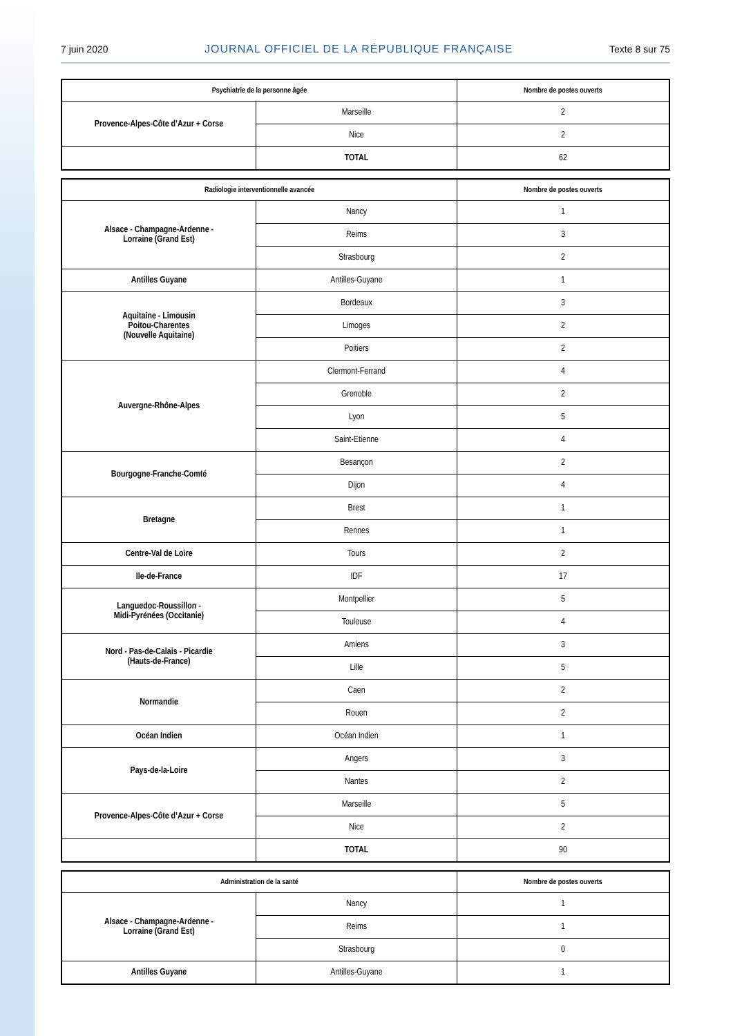7 juin 2020 JOURNAL OFFICIEL DE LA RÉPUBLIQUE FRANÇAISE Texte 8 sur 75
| Psychiatrie de la personne âgée | | Nombre de postes ouverts |
| --- | --- | --- |
| Provence-Alpes-Côte d’Azur + Corse | Marseille | 2 |
| | Nice | 2 |
| | TOTAL | 62 |
| Radiologie interventionnelle avancée | | Nombre de postes ouverts |
| --- | --- | --- |
| Alsace - Champagne-Ardenne - Lorraine (Grand Est) | Nancy | 1 |
| | Reims | 3 |
| | Strasbourg | 2 |
| Antilles Guyane | Antilles-Guyane | 1 |
| Aquitaine - Limousin Poitou-Charentes (Nouvelle Aquitaine) | Bordeaux | 3 |
| | Limoges | 2 |
| | Poitiers | 2 |
| Auvergne-Rhône-Alpes | Clermont-Ferrand | 4 |
| | Grenoble | 2 |
| | Lyon | 5 |
| | Saint-Etienne | 4 |
| Bourgogne-Franche-Comté | Besançon | 2 |
| | Dijon | 4 |
| Bretagne | Brest | 1 |
| | Rennes | 1 |
| Centre-Val de Loire | Tours | 2 |
| Ile-de-France | IDF | 17 |
| Languedoc-Roussillon - Midi-Pyrénées (Occitanie) | Montpellier | 5 |
| | Toulouse | 4 |
| Nord - Pas-de-Calais - Picardie (Hauts-de-France) | Amiens | 3 |
| | Lille | 5 |
| Normandie | Caen | 2 |
| | Rouen | 2 |
| Océan Indien | Océan Indien | 1 |
| Pays-de-la-Loire | Angers | 3 |
| | Nantes | 2 |
| Provence-Alpes-Côte d’Azur + Corse | Marseille | 5 |
| | Nice | 2 |
| | TOTAL | 90 |
| Administration de la santé | | Nombre de postes ouverts |
| --- | --- | --- |
| Alsace - Champagne-Ardenne - Lorraine (Grand Est) | Nancy | 1 |
| | Reims | 1 |
| | Strasbourg | 0 |
| Antilles Guyane | Antilles-Guyane | 1 |